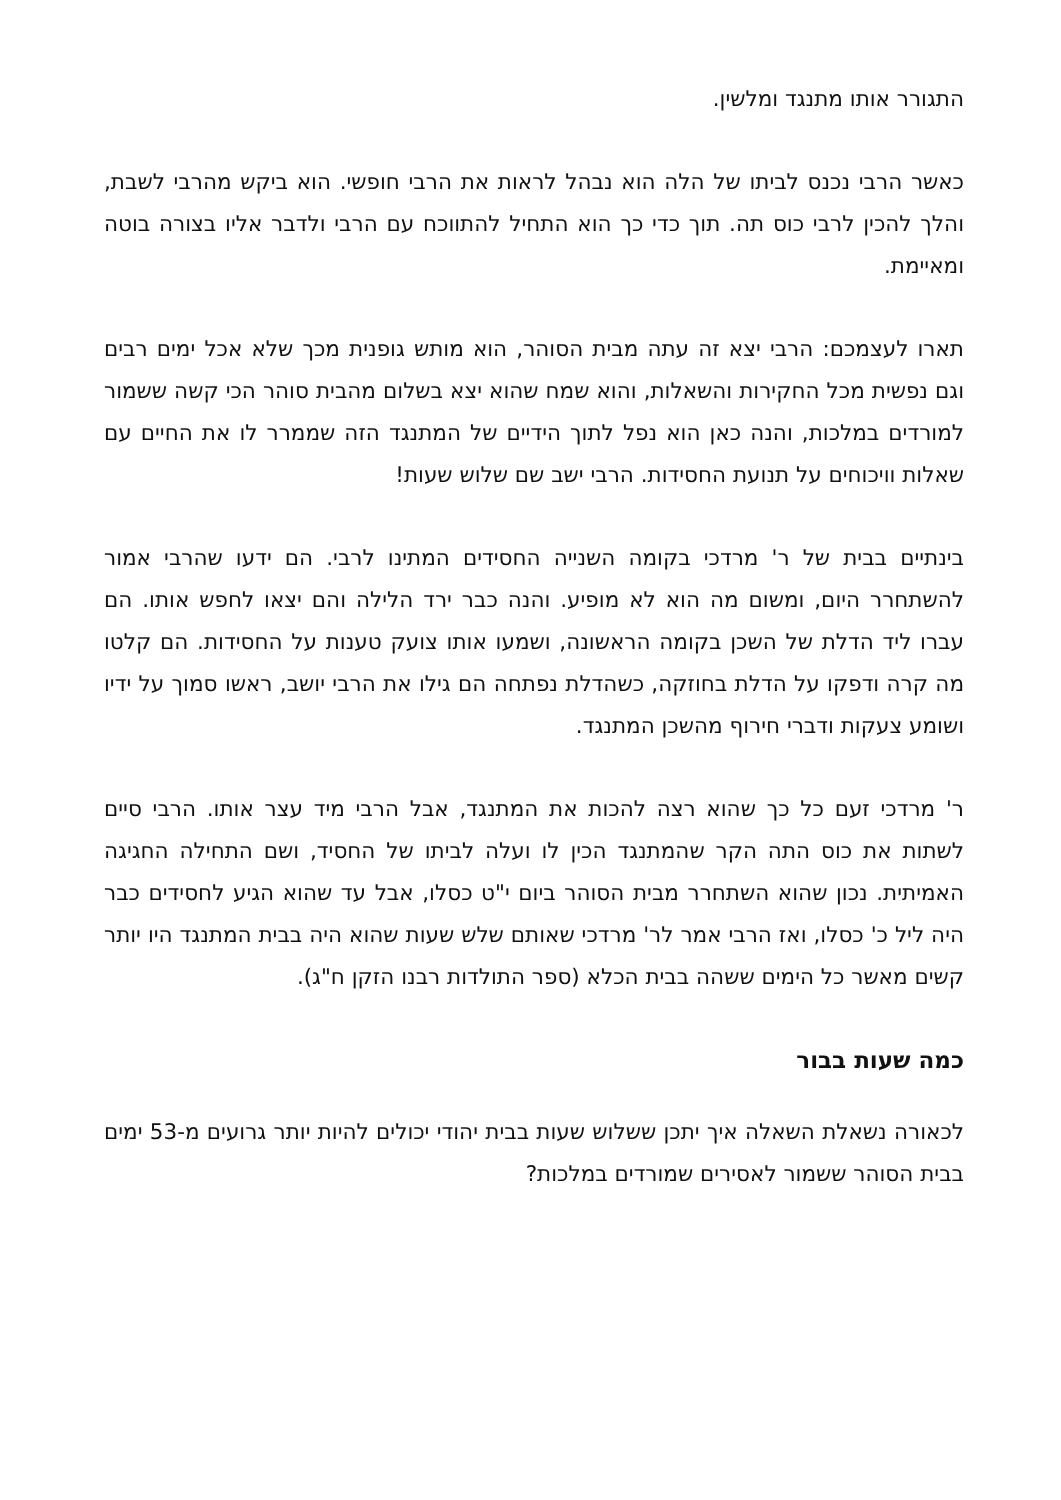התגורר אותו מתנגד ומלשין.
כאשר הרבי נכנס לביתו של הלה הוא נבהל לראות את הרבי חופשי. הוא ביקש מהרבי לשבת, והלך להכין לרבי כוס תה. תוך כדי כך הוא התחיל להתווכח עם הרבי ולדבר אליו בצורה בוטה ומאיימת.
תארו לעצמכם: הרבי יצא זה עתה מבית הסוהר, הוא מותש גופנית מכך שלא אכל ימים רבים וגם נפשית מכל החקירות והשאלות, והוא שמח שהוא יצא בשלום מהבית סוהר הכי קשה ששמור למורדים במלכות, והנה כאן הוא נפל לתוך הידיים של המתנגד הזה שממרר לו את החיים עם שאלות וויכוחים על תנועת החסידות. הרבי ישב שם שלוש שעות!
בינתיים בבית של ר' מרדכי בקומה השנייה החסידים המתינו לרבי. הם ידעו שהרבי אמור להשתחרר היום, ומשום מה הוא לא מופיע. והנה כבר ירד הלילה והם יצאו לחפש אותו. הם עברו ליד הדלת של השכן בקומה הראשונה, ושמעו אותו צועק טענות על החסידות. הם קלטו מה קרה ודפקו על הדלת בחוזקה, כשהדלת נפתחה הם גילו את הרבי יושב, ראשו סמוך על ידיו ושומע צעקות ודברי חירוף מהשכן המתנגד.
ר' מרדכי זעם כל כך שהוא רצה להכות את המתנגד, אבל הרבי מיד עצר אותו. הרבי סיים לשתות את כוס התה הקר שהמתנגד הכין לו ועלה לביתו של החסיד, ושם התחילה החגיגה האמיתית. נכון שהוא השתחרר מבית הסוהר ביום י"ט כסלו, אבל עד שהוא הגיע לחסידים כבר היה ליל כ' כסלו, ואז הרבי אמר לר' מרדכי שאותם שלש שעות שהוא היה בבית המתנגד היו יותר קשים מאשר כל הימים ששהה בבית הכלא (ספר התולדות רבנו הזקן ח"ג).
כמה שעות בבור
לכאורה נשאלת השאלה איך יתכן ששלוש שעות בבית יהודי יכולים להיות יותר גרועים מ-53 ימים בבית הסוהר ששמור לאסירים שמורדים במלכות?